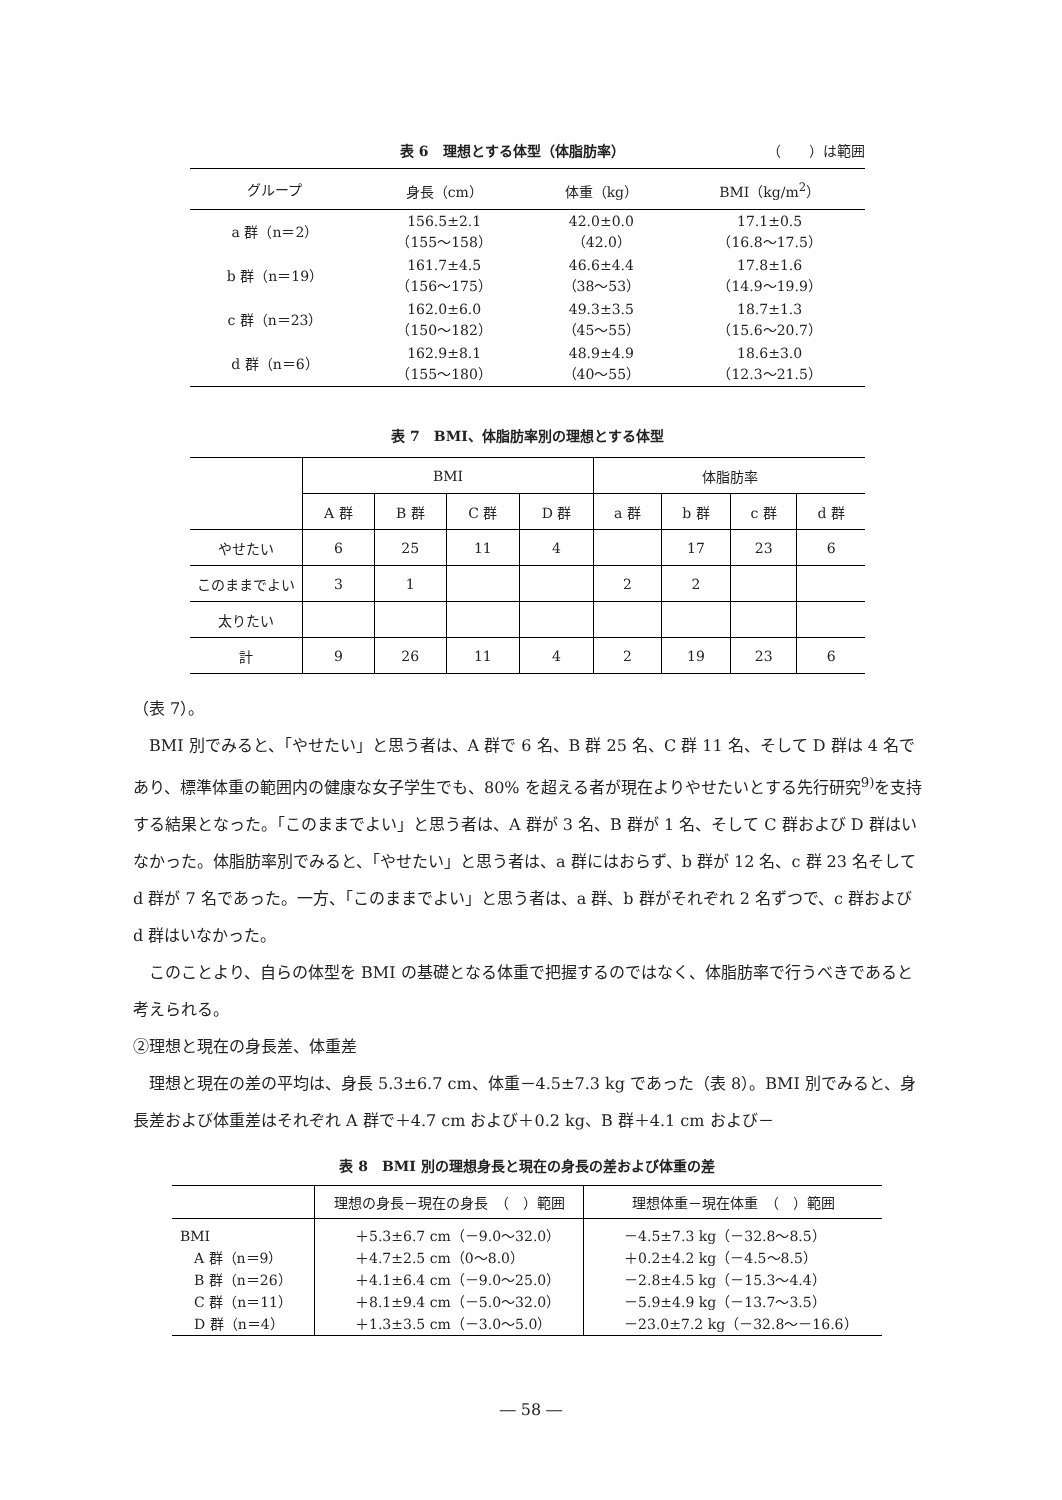表 6　理想とする体型（体脂肪率） （　　）は範囲
| グループ | 身長（cm） | 体重（kg） | BMI（kg/m<sup>2</sup>） |
| --- | --- | --- | --- |
| a 群（n＝2） | 156.5±2.1 （155〜158） | 42.0±0.0 （42.0） | 17.1±0.5 （16.8〜17.5） |
| b 群（n＝19） | 161.7±4.5 （156〜175） | 46.6±4.4 （38〜53） | 17.8±1.6 （14.9〜19.9） |
| c 群（n＝23） | 162.0±6.0 （150〜182） | 49.3±3.5 （45〜55） | 18.7±1.3 （15.6〜20.7） |
| d 群（n＝6） | 162.9±8.1 （155〜180） | 48.9±4.9 （40〜55） | 18.6±3.0 （12.3〜21.5） |
表 7　BMI、体脂肪率別の理想とする体型
| | BMI | | | | 体脂肪率 | | | |
| --- | --- | --- | --- | --- | --- | --- | --- | --- |
| | A 群 | B 群 | C 群 | D 群 | a 群 | b 群 | c 群 | d 群 |
| やせたい | 6 | 25 | 11 | 4 | | 17 | 23 | 6 |
| このままでよい | 3 | 1 | | | 2 | 2 | | |
| 太りたい | | | | | | | | |
| 計 | 9 | 26 | 11 | 4 | 2 | 19 | 23 | 6 |
（表 7）。
　BMI 別でみると、「やせたい」と思う者は、A 群で 6 名、B 群 25 名、C 群 11 名、そして D 群は 4 名であり、標準体重の範囲内の健康な女子学生でも、80% を超える者が現在よりやせたいとする先行研究<sup>9)</sup>を支持する結果となった。「このままでよい」と思う者は、A 群が 3 名、B 群が 1 名、そして C 群および D 群はいなかった。体脂肪率別でみると、「やせたい」と思う者は、a 群にはおらず、b 群が 12 名、c 群 23 名そして d 群が 7 名であった。一方、「このままでよい」と思う者は、a 群、b 群がそれぞれ 2 名ずつで、c 群および d 群はいなかった。
　このことより、自らの体型を BMI の基礎となる体重で把握するのではなく、体脂肪率で行うべきであると考えられる。
②理想と現在の身長差、体重差
　理想と現在の差の平均は、身長 5.3±6.7 cm、体重－4.5±7.3 kg であった（表 8）。BMI 別でみると、身長差および体重差はそれぞれ A 群で＋4.7 cm および＋0.2 kg、B 群＋4.1 cm および－
表 8　BMI 別の理想身長と現在の身長の差および体重の差
| | 理想の身長－現在の身長 （ ）範囲 | 理想体重－現在体重 （ ）範囲 |
| --- | --- | --- |
| BMI A 群（n＝9） B 群（n＝26） C 群（n＝11） D 群（n＝4） | ＋5.3±6.7 cm（－9.0〜32.0） ＋4.7±2.5 cm（0〜8.0） ＋4.1±6.4 cm（－9.0〜25.0） ＋8.1±9.4 cm（－5.0〜32.0） ＋1.3±3.5 cm（－3.0〜5.0） | －4.5±7.3 kg（－32.8〜8.5） ＋0.2±4.2 kg（－4.5〜8.5） －2.8±4.5 kg（－15.3〜4.4） －5.9±4.9 kg（－13.7〜3.5） －23.0±7.2 kg（－32.8〜－16.6） |
― 58 ―